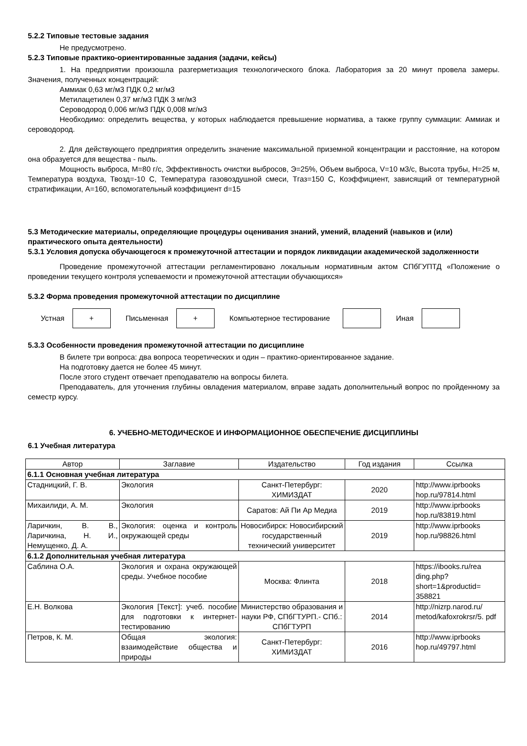5.2.2 Типовые тестовые задания
Не предусмотрено.
5.2.3 Типовые практико-ориентированные задания (задачи, кейсы)
1. На предприятии произошла разгерметизация технологического блока. Лаборатория за 20 минут провела замеры. Значения, полученных концентраций:
Аммиак 0,63 мг/м3 ПДК 0,2 мг/м3
Метилацетилен 0,37 мг/м3 ПДК 3 мг/м3
Сероводород 0,006 мг/м3 ПДК 0,008 мг/м3
Необходимо: определить вещества, у которых наблюдается превышение норматива, а также группу суммации: Аммиак и сероводород.
2. Для действующего предприятия определить значение максимальной приземной концентрации и расстояние, на котором она образуется для вещества - пыль.
Мощность выброса, M=80 г/с, Эффективность очистки выбросов, Э=25%, Объем выброса, V=10 м3/с, Высота трубы, H=25 м, Температура воздуха, Твозд=-10 С, Температура газовоздушной смеси, Тгаз=150 С, Коэффициент, зависящий от температурной стратификации, А=160, вспомогательный коэффициент d=15
5.3 Методические материалы, определяющие процедуры оценивания знаний, умений, владений (навыков и (или) практического опыта деятельности)
5.3.1 Условия допуска обучающегося к промежуточной аттестации и порядок ликвидации академической задолженности
Проведение промежуточной аттестации регламентировано локальным нормативным актом СПбГУПТД «Положение о проведении текущего контроля успеваемости и промежуточной аттестации обучающихся»
5.3.2 Форма проведения промежуточной аттестации по дисциплине
Устная
+
Письменная
+
Компьютерное тестирование Иная
5.3.3 Особенности проведения промежуточной аттестации по дисциплине
В билете три вопроса: два вопроса теоретических и один – практико-ориентированное задание.
На подготовку дается не более 45 минут.
После этого студент отвечает преподавателю на вопросы билета.
Преподаватель, для уточнения глубины овладения материалом, вправе задать дополнительный вопрос по пройденному за семестр курсу.
6. УЧЕБНО-МЕТОДИЧЕСКОЕ И ИНФОРМАЦИОННОЕ ОБЕСПЕЧЕНИЕ ДИСЦИПЛИНЫ
6.1 Учебная литература
| Автор | Заглавие | Издательство | Год издания | Ссылка |
| --- | --- | --- | --- | --- |
| 6.1.1 Основная учебная литература | | | | |
| Стадницкий, Г. В. | Экология | Санкт-Петербург: ХИМИЗДАТ | 2020 | http://www.iprbooks hop.ru/97814.html |
| Михаилиди, А. М. | Экология | Саратов: Ай Пи Ар Медиа | 2019 | http://www.iprbooks hop.ru/83819.html |
| Ларичкин, В. В., Ларичкина, Н. И., Немущенко, Д. А. | Экология: оценка и контроль окружающей среды | Новосибирск: Новосибирский государственный технический университет | 2019 | http://www.iprbooks hop.ru/98826.html |
| 6.1.2 Дополнительная учебная литература | | | | |
| Саблина О.А. | Экология и охрана окружающей среды. Учебное пособие | Москва: Флинта | 2018 | https://ibooks.ru/rea ding.php? short=1&productid= 358821 |
| Е.Н. Волкова | Экология [Текст]: учеб. пособие для подготовки к интернет-тестированию | Министерство образования и науки РФ, СПбГТУРП.- СПб.: СПбГТУРП | 2014 | http://nizrp.narod.ru/ metod/kafoxrokrsr/5. pdf |
| Петров, К. М. | Общая экология: взаимодействие общества и природы | Санкт-Петербург: ХИМИЗДАТ | 2016 | http://www.iprbooks hop.ru/49797.html |